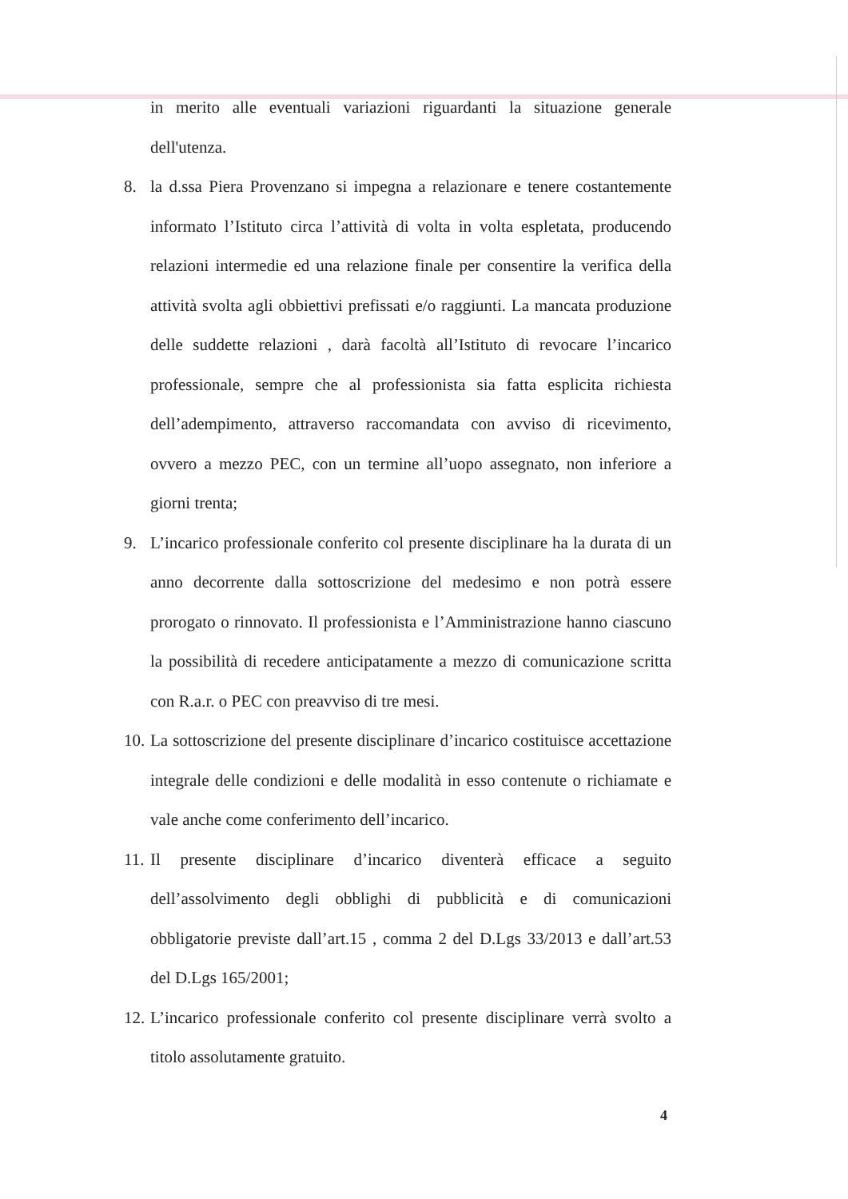in merito alle eventuali variazioni riguardanti la situazione generale dell'utenza.
8. la d.ssa Piera Provenzano si impegna a relazionare e tenere costantemente informato l’Istituto circa l’attività di volta in volta espletata, producendo relazioni intermedie ed una relazione finale per consentire la verifica della attività svolta agli obbiettivi prefissati e/o raggiunti. La mancata produzione delle suddette relazioni , darà facoltà all’Istituto di revocare l’incarico professionale, sempre che al professionista sia fatta esplicita richiesta dell’adempimento, attraverso raccomandata con avviso di ricevimento, ovvero a mezzo PEC, con un termine all’uopo assegnato, non inferiore a giorni trenta;
9. L’incarico professionale conferito col presente disciplinare ha la durata di un anno decorrente dalla sottoscrizione del medesimo e non potrà essere prorogato o rinnovato. Il professionista e l’Amministrazione hanno ciascuno la possibilità di recedere anticipatamente a mezzo di comunicazione scritta con R.a.r. o PEC con preavviso di tre mesi.
10. La sottoscrizione del presente disciplinare d’incarico costituisce accettazione integrale delle condizioni e delle modalità in esso contenute o richiamate e vale anche come conferimento dell’incarico.
11. Il presente disciplinare d’incarico diventerà efficace a seguito dell’assolvimento degli obblighi di pubblicità e di comunicazioni obbligatorie previste dall’art.15 , comma 2 del D.Lgs 33/2013 e dall’art.53 del D.Lgs 165/2001;
12. L’incarico professionale conferito col presente disciplinare verrà svolto a titolo assolutamente gratuito.
4